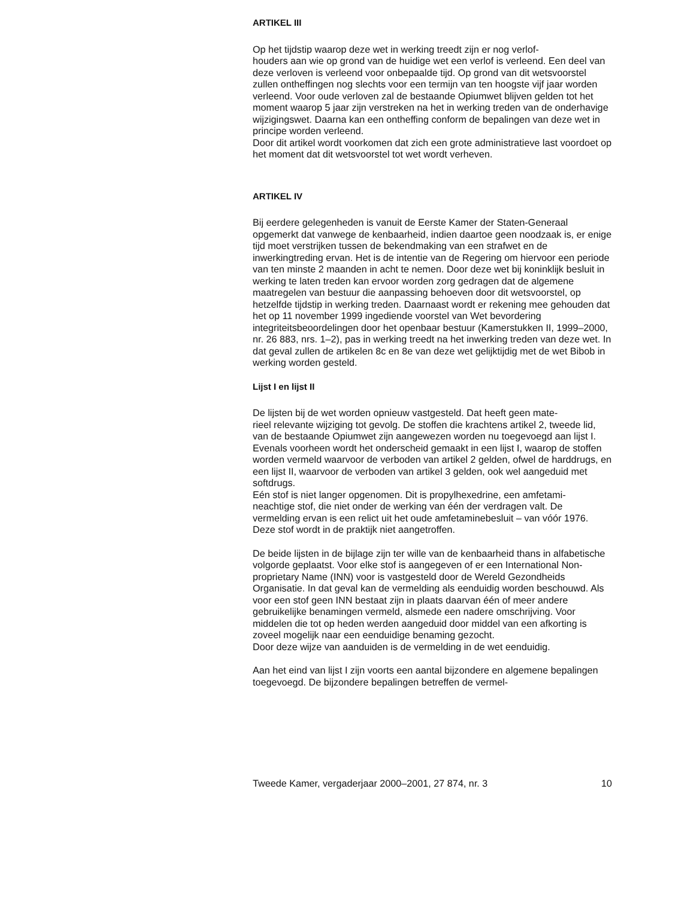ARTIKEL III
Op het tijdstip waarop deze wet in werking treedt zijn er nog verlof-
houders aan wie op grond van de huidige wet een verlof is verleend. Een deel van deze verloven is verleend voor onbepaalde tijd. Op grond van dit wetsvoorstel zullen ontheffingen nog slechts voor een termijn van ten hoogste vijf jaar worden verleend. Voor oude verloven zal de bestaande Opiumwet blijven gelden tot het moment waarop 5 jaar zijn verstreken na het in werking treden van de onderhavige wijzigingswet. Daarna kan een ontheffing conform de bepalingen van deze wet in principe worden verleend.
Door dit artikel wordt voorkomen dat zich een grote administratieve last voordoet op het moment dat dit wetsvoorstel tot wet wordt verheven.
ARTIKEL IV
Bij eerdere gelegenheden is vanuit de Eerste Kamer der Staten-Generaal opgemerkt dat vanwege de kenbaarheid, indien daartoe geen noodzaak is, er enige tijd moet verstrijken tussen de bekendmaking van een strafwet en de inwerkingtreding ervan. Het is de intentie van de Regering om hiervoor een periode van ten minste 2 maanden in acht te nemen. Door deze wet bij koninklijk besluit in werking te laten treden kan ervoor worden zorg gedragen dat de algemene maatregelen van bestuur die aanpassing behoeven door dit wetsvoorstel, op hetzelfde tijdstip in werking treden. Daarnaast wordt er rekening mee gehouden dat het op 11 november 1999 ingediende voorstel van Wet bevordering integriteitsbeoordelingen door het openbaar bestuur (Kamerstukken II, 1999–2000, nr. 26 883, nrs. 1–2), pas in werking treedt na het inwerking treden van deze wet. In dat geval zullen de artikelen 8c en 8e van deze wet gelijktijdig met de wet Bibob in werking worden gesteld.
Lijst I en lijst II
De lijsten bij de wet worden opnieuw vastgesteld. Dat heeft geen mate-
rieel relevante wijziging tot gevolg. De stoffen die krachtens artikel 2, tweede lid, van de bestaande Opiumwet zijn aangewezen worden nu toegevoegd aan lijst I. Evenals voorheen wordt het onderscheid gemaakt in een lijst I, waarop de stoffen worden vermeld waarvoor de verboden van artikel 2 gelden, ofwel de harddrugs, en een lijst II, waarvoor de verboden van artikel 3 gelden, ook wel aangeduid met softdrugs.
Eén stof is niet langer opgenomen. Dit is propylhexedrine, een amfetami-
neachtige stof, die niet onder de werking van één der verdragen valt. De vermelding ervan is een relict uit het oude amfetaminebesluit – van vóór 1976. Deze stof wordt in de praktijk niet aangetroffen.
De beide lijsten in de bijlage zijn ter wille van de kenbaarheid thans in alfabetische volgorde geplaatst. Voor elke stof is aangegeven of er een International Non-proprietary Name (INN) voor is vastgesteld door de Wereld Gezondheids Organisatie. In dat geval kan de vermelding als eenduidig worden beschouwd. Als voor een stof geen INN bestaat zijn in plaats daarvan één of meer andere gebruikelijke benamingen vermeld, alsmede een nadere omschrijving. Voor middelen die tot op heden werden aangeduid door middel van een afkorting is zoveel mogelijk naar een eenduidige benaming gezocht.
Door deze wijze van aanduiden is de vermelding in de wet eenduidig.
Aan het eind van lijst I zijn voorts een aantal bijzondere en algemene bepalingen toegevoegd. De bijzondere bepalingen betreffen de vermel-
Tweede Kamer, vergaderjaar 2000–2001, 27 874, nr. 3 10